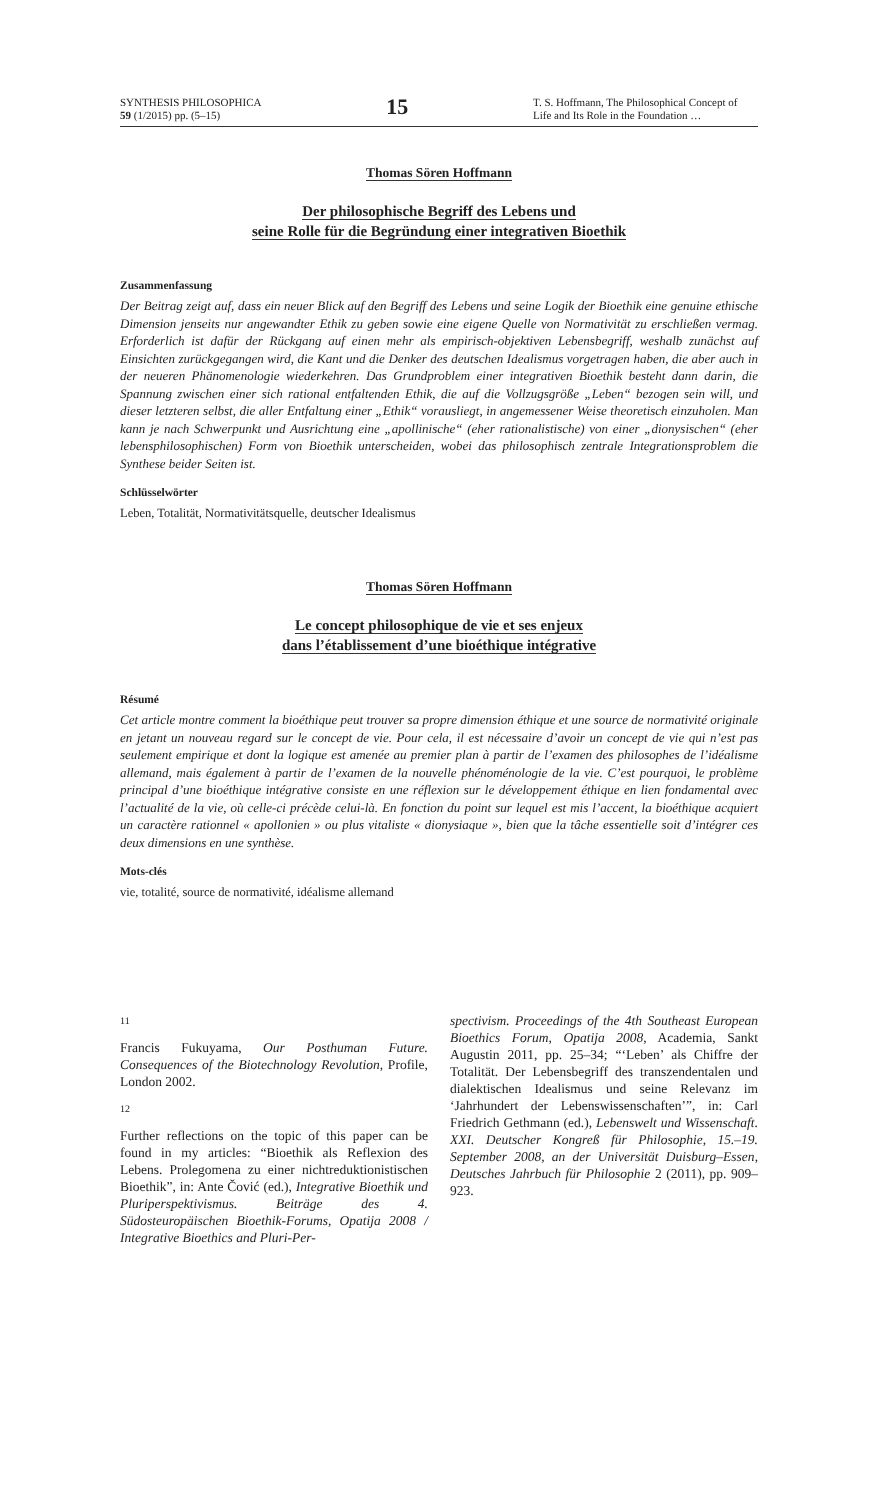SYNTHESIS PHILOSOPHICA
59 (1/2015) pp. (5–15)
15
T. S. Hoffmann, The Philosophical Concept of Life and Its Role in the Foundation …
Thomas Sören Hoffmann
Der philosophische Begriff des Lebens und
seine Rolle für die Begründung einer integrativen Bioethik
Zusammenfassung
Der Beitrag zeigt auf, dass ein neuer Blick auf den Begriff des Lebens und seine Logik der Bioethik eine genuine ethische Dimension jenseits nur angewandter Ethik zu geben sowie eine eigene Quelle von Normativität zu erschließen vermag. Erforderlich ist dafür der Rückgang auf einen mehr als empirisch-objektiven Lebensbegriff, weshalb zunächst auf Einsichten zurückgegangen wird, die Kant und die Denker des deutschen Idealismus vorgetragen haben, die aber auch in der neueren Phänomenologie wiederkehren. Das Grundproblem einer integrativen Bioethik besteht dann darin, die Spannung zwischen einer sich rational entfaltenden Ethik, die auf die Vollzugsgröße „Leben“ bezogen sein will, und dieser letzteren selbst, die aller Entfaltung einer „Ethik“ vorausliegt, in angemessener Weise theoretisch einzuholen. Man kann je nach Schwerpunkt und Ausrichtung eine „apollinische“ (eher rationalistische) von einer „dionysischen“ (eher lebensphilosophischen) Form von Bioethik unterscheiden, wobei das philosophisch zentrale Integrationsproblem die Synthese beider Seiten ist.
Schlüsselwörter
Leben, Totalität, Normativitätsquelle, deutscher Idealismus
Thomas Sören Hoffmann
Le concept philosophique de vie et ses enjeux
dans l’établissement d’une bioéthique intégrative
Résumé
Cet article montre comment la bioéthique peut trouver sa propre dimension éthique et une source de normativité originale en jetant un nouveau regard sur le concept de vie. Pour cela, il est nécessaire d’avoir un concept de vie qui n’est pas seulement empirique et dont la logique est amenée au premier plan à partir de l’examen des philosophes de l’idéalisme allemand, mais également à partir de l’examen de la nouvelle phénoménologie de la vie. C’est pourquoi, le problème principal d’une bioéthique intégrative consiste en une réflexion sur le développement éthique en lien fondamental avec l’actualité de la vie, où celle-ci précède celui-là. En fonction du point sur lequel est mis l’accent, la bioéthique acquiert un caractère rationnel « apollonien » ou plus vitaliste « dionysiaque », bien que la tâche essentielle soit d’intégrer ces deux dimensions en une synthèse.
Mots-clés
vie, totalité, source de normativité, idéalisme allemand
11
Francis Fukuyama, Our Posthuman Future. Consequences of the Biotechnology Revolution, Profile, London 2002.
12
Further reflections on the topic of this paper can be found in my articles: “Bioethik als Reflexion des Lebens. Prolegomena zu einer nichtreduktionistischen Bioethik”, in: Ante Čović (ed.), Integrative Bioethik und Pluriperspektivismus. Beiträge des 4. Südosteuropäischen Bioethik-Forums, Opatija 2008 / Integrative Bioethics and Pluri-Per-
spectivism. Proceedings of the 4th Southeast European Bioethics Forum, Opatija 2008, Academia, Sankt Augustin 2011, pp. 25–34; “‘Leben’ als Chiffre der Totalität. Der Lebensbegriff des transzendentalen und dialektischen Idealismus und seine Relevanz im ‘Jahrhundert der Lebenswissenschaften’”, in: Carl Friedrich Gethmann (ed.), Lebenswelt und Wissenschaft. XXI. Deutscher Kongreß für Philosophie, 15.–19. September 2008, an der Universität Duisburg–Essen, Deutsches Jahrbuch für Philosophie 2 (2011), pp. 909–923.